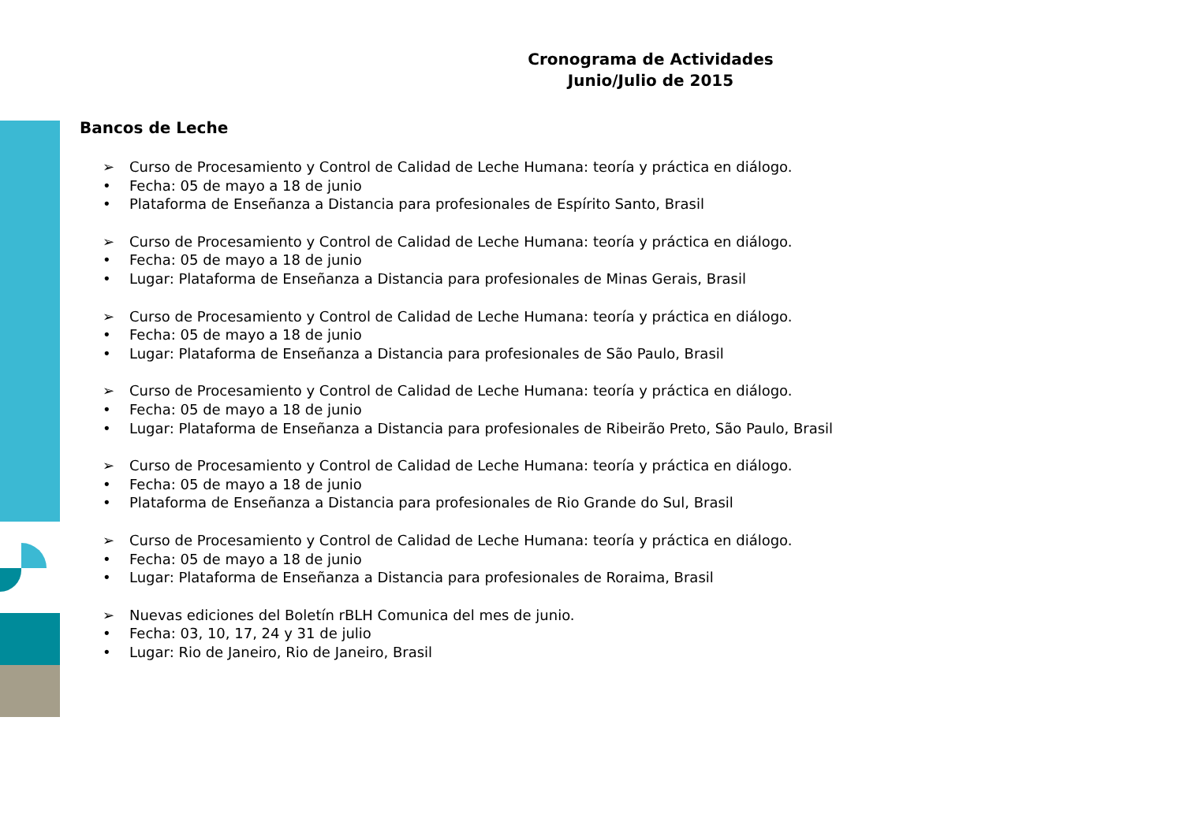Cronograma de Actividades
Junio/Julio de 2015
Bancos de Leche
➢ Curso de Procesamiento y Control de Calidad de Leche Humana: teoría y práctica en diálogo.
• Fecha: 05 de mayo a 18 de junio
• Plataforma de Enseñanza a Distancia para profesionales de Espírito Santo, Brasil
➢ Curso de Procesamiento y Control de Calidad de Leche Humana: teoría y práctica en diálogo.
• Fecha: 05 de mayo a 18 de junio
• Lugar: Plataforma de Enseñanza a Distancia para profesionales de Minas Gerais, Brasil
➢ Curso de Procesamiento y Control de Calidad de Leche Humana: teoría y práctica en diálogo.
• Fecha: 05 de mayo a 18 de junio
• Lugar: Plataforma de Enseñanza a Distancia para profesionales de São Paulo, Brasil
➢ Curso de Procesamiento y Control de Calidad de Leche Humana: teoría y práctica en diálogo.
• Fecha: 05 de mayo a 18 de junio
• Lugar: Plataforma de Enseñanza a Distancia para profesionales de Ribeirão Preto, São Paulo, Brasil
➢ Curso de Procesamiento y Control de Calidad de Leche Humana: teoría y práctica en diálogo.
• Fecha: 05 de mayo a 18 de junio
• Plataforma de Enseñanza a Distancia para profesionales de Rio Grande do Sul, Brasil
➢ Curso de Procesamiento y Control de Calidad de Leche Humana: teoría y práctica en diálogo.
• Fecha: 05 de mayo a 18 de junio
• Lugar: Plataforma de Enseñanza a Distancia para profesionales de Roraima, Brasil
➢ Nuevas ediciones del Boletín rBLH Comunica del mes de junio.
• Fecha: 03, 10, 17, 24 y 31 de julio
• Lugar: Rio de Janeiro, Rio de Janeiro, Brasil